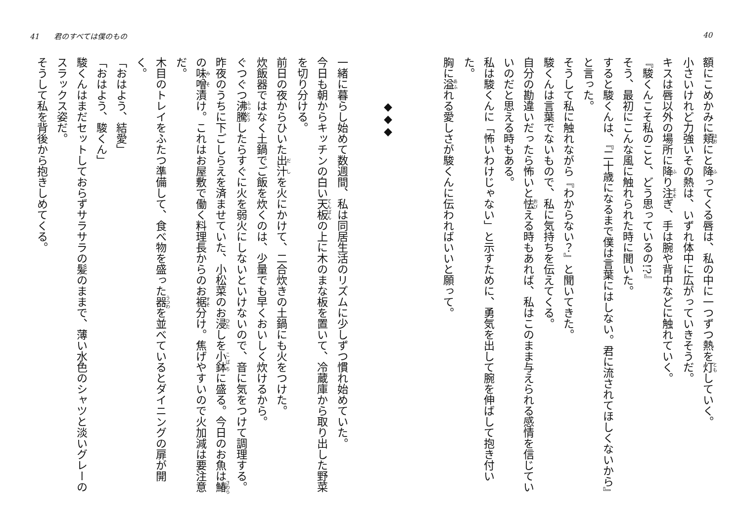40
額にこめかみに頬にと降ってくる唇は、私の中に一つずつ熱を灯していく。
小さいけれど力強いその熱は、いずれ体中に広がっていきそうだ。
キスは唇以外の場所に降り注ぎ、手は腕や背中などに触れていく。
『駿くんこそ私のこと、どう思っているの!?』
そう、最初にこんな風に触れられた時に聞いた。
すると駿くんは、『二十歳になるまで僕は言葉にはしない。君に流されてほしくないから』と言った。
そうして私に触れながら『わからない？』と聞いてきた。
駿くんは言葉でないもので、私に気持ちを伝えてくる。
自分の勘違いだったら怖いと怯える時もあれば、私はこのまま与えられる感情を信じていいのだと思える時もある。
私は駿くんに「怖いわけじゃない」と示すために、勇気を出して腕を伸ばして抱き付いた。
胸に溢れる愛しさが駿くんに伝わればいいと願って。
　
　
　　　　◆◆◆
41　　君のすべては僕のもの
一緒に暮らし始めて数週間、私は同居生活のリズムに少しずつ慣れ始めていた。
今日も朝からキッチンの白い天板の上に木のまな板を置いて、冷蔵庫から取り出した野菜を切り分ける。
前日の夜からひいた出汁を火にかけて、二合炊きの土鍋にも火をつけた。
炊飯器ではなく土鍋でご飯を炊くのは、少量でも早くおいしく炊けるから。
ぐつぐつ沸騰したらすぐに火を弱火にしないといけないので、音に気をつけて調理する。
昨夜のうちに下ごしらえを済ませていた、小松菜のお浸しを小鉢に盛る。今日のお魚は鰆の味噌漬け。これはお屋敷で働く料理長からのお裾分け。焦げやすいので火加減は要注意だ。
木目のトレイをふたつ準備して、食べ物を盛った器を並べているとダイニングの扉が開く。
「おはよう、結愛」
「おはよう、駿くん」
駿くんはまだセットしておらずサラサラの髪のままで、薄い水色のシャツと淡いグレーのスラックス姿だ。
そうして私を背後から抱きしめてくる。